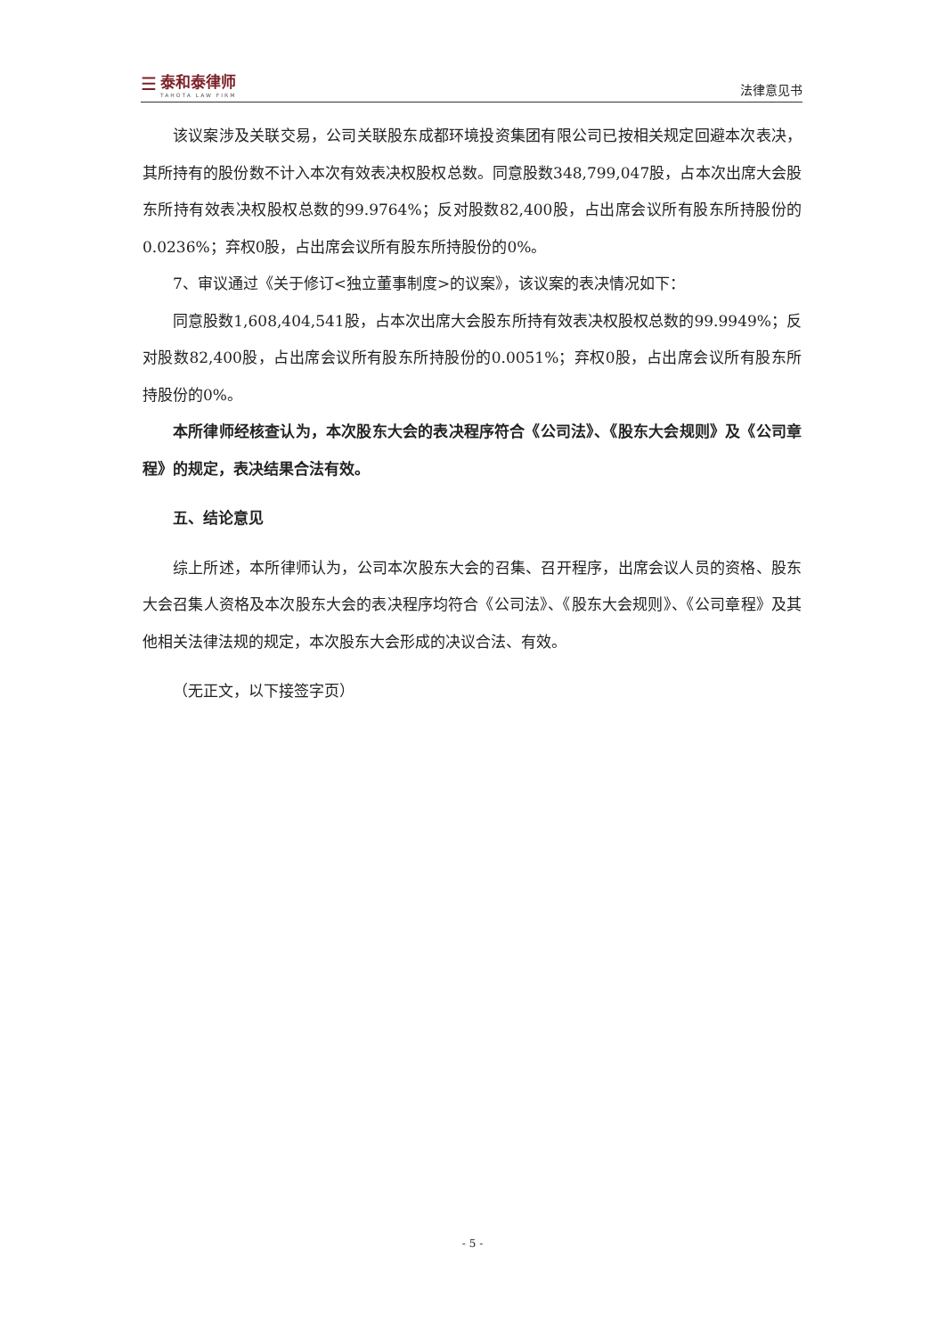☰
泰和泰律师
TAHOTA LAW FIRM
法律意见书
该议案涉及关联交易，公司关联股东成都环境投资集团有限公司已按相关规定回避本次表决，其所持有的股份数不计入本次有效表决权股权总数。同意股数348,799,047股，占本次出席大会股东所持有效表决权股权总数的99.9764%；反对股数82,400股，占出席会议所有股东所持股份的0.0236%；弃权0股，占出席会议所有股东所持股份的0%。
7、审议通过《关于修订<独立董事制度>的议案》，该议案的表决情况如下：
同意股数1,608,404,541股，占本次出席大会股东所持有效表决权股权总数的99.9949%；反对股数82,400股，占出席会议所有股东所持股份的0.0051%；弃权0股，占出席会议所有股东所持股份的0%。
本所律师经核查认为，本次股东大会的表决程序符合《公司法》、《股东大会规则》及《公司章程》的规定，表决结果合法有效。
五、结论意见
综上所述，本所律师认为，公司本次股东大会的召集、召开程序，出席会议人员的资格、股东大会召集人资格及本次股东大会的表决程序均符合《公司法》、《股东大会规则》、《公司章程》及其他相关法律法规的规定，本次股东大会形成的决议合法、有效。
（无正文，以下接签字页）
- 5 -